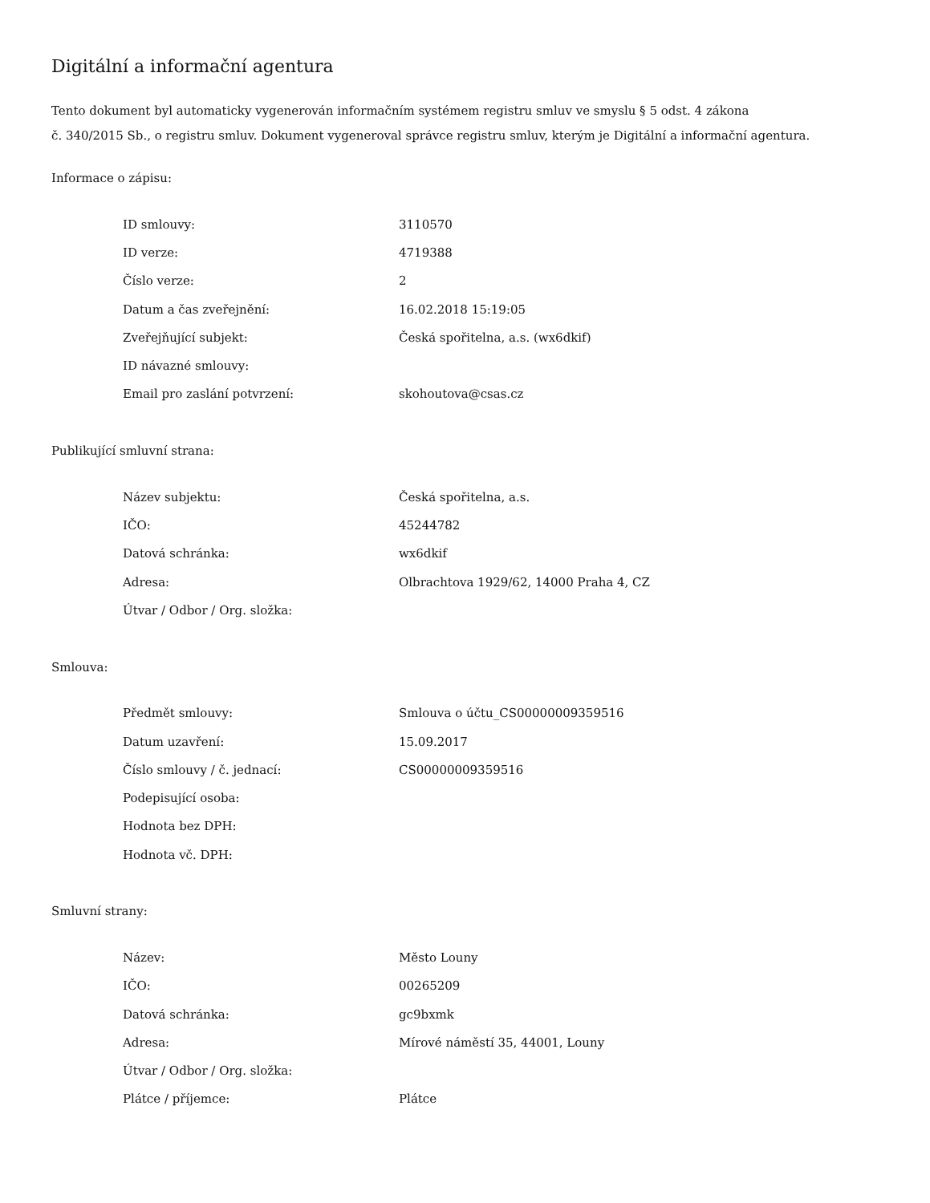Digitální a informační agentura
Tento dokument byl automaticky vygenerován informačním systémem registru smluv ve smyslu § 5 odst. 4 zákona
č. 340/2015 Sb., o registru smluv. Dokument vygeneroval správce registru smluv, kterým je Digitální a informační agentura.
Informace o zápisu:
| ID smlouvy: | 3110570 |
| ID verze: | 4719388 |
| Číslo verze: | 2 |
| Datum a čas zveřejnění: | 16.02.2018 15:19:05 |
| Zveřejňující subjekt: | Česká spořitelna, a.s. (wx6dkif) |
| ID návazné smlouvy: | |
| Email pro zaslání potvrzení: | skohoutova@csas.cz |
Publikující smluvní strana:
| Název subjektu: | Česká spořitelna, a.s. |
| IČO: | 45244782 |
| Datová schránka: | wx6dkif |
| Adresa: | Olbrachtova 1929/62, 14000 Praha 4, CZ |
| Útvar / Odbor / Org. složka: | |
Smlouva:
| Předmět smlouvy: | Smlouva o účtu_CS00000009359516 |
| Datum uzavření: | 15.09.2017 |
| Číslo smlouvy / č. jednací: | CS00000009359516 |
| Podepisující osoba: | |
| Hodnota bez DPH: | |
| Hodnota vč. DPH: | |
Smluvní strany:
| Název: | Město Louny |
| IČO: | 00265209 |
| Datová schránka: | gc9bxmk |
| Adresa: | Mírové náměstí 35, 44001, Louny |
| Útvar / Odbor / Org. složka: | |
| Plátce / příjemce: | Plátce |